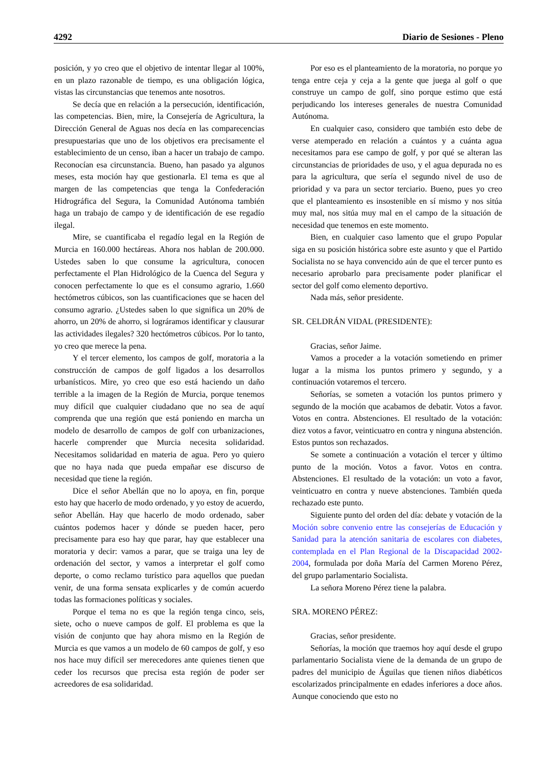4292 Diario de Sesiones - Pleno
posición, y yo creo que el objetivo de intentar llegar al 100%, en un plazo razonable de tiempo, es una obligación lógica, vistas las circunstancias que tenemos ante nosotros.
Se decía que en relación a la persecución, identificación, las competencias. Bien, mire, la Consejería de Agricultura, la Dirección General de Aguas nos decía en las comparecencias presupuestarias que uno de los objetivos era precisamente el establecimiento de un censo, iban a hacer un trabajo de campo. Reconocían esa circunstancia. Bueno, han pasado ya algunos meses, esta moción hay que gestionarla. El tema es que al margen de las competencias que tenga la Confederación Hidrográfica del Segura, la Comunidad Autónoma también haga un trabajo de campo y de identificación de ese regadío ilegal.
Mire, se cuantificaba el regadío legal en la Región de Murcia en 160.000 hectáreas. Ahora nos hablan de 200.000. Ustedes saben lo que consume la agricultura, conocen perfectamente el Plan Hidrológico de la Cuenca del Segura y conocen perfectamente lo que es el consumo agrario, 1.660 hectómetros cúbicos, son las cuantificaciones que se hacen del consumo agrario. ¿Ustedes saben lo que significa un 20% de ahorro, un 20% de ahorro, si lográramos identificar y clausurar las actividades ilegales? 320 hectómetros cúbicos. Por lo tanto, yo creo que merece la pena.
Y el tercer elemento, los campos de golf, moratoria a la construcción de campos de golf ligados a los desarrollos urbanísticos. Mire, yo creo que eso está haciendo un daño terrible a la imagen de la Región de Murcia, porque tenemos muy difícil que cualquier ciudadano que no sea de aquí comprenda que una región que está poniendo en marcha un modelo de desarrollo de campos de golf con urbanizaciones, hacerle comprender que Murcia necesita solidaridad. Necesitamos solidaridad en materia de agua. Pero yo quiero que no haya nada que pueda empañar ese discurso de necesidad que tiene la región.
Dice el señor Abellán que no lo apoya, en fin, porque esto hay que hacerlo de modo ordenado, y yo estoy de acuerdo, señor Abellán. Hay que hacerlo de modo ordenado, saber cuántos podemos hacer y dónde se pueden hacer, pero precisamente para eso hay que parar, hay que establecer una moratoria y decir: vamos a parar, que se traiga una ley de ordenación del sector, y vamos a interpretar el golf como deporte, o como reclamo turístico para aquellos que puedan venir, de una forma sensata explicarles y de común acuerdo todas las formaciones políticas y sociales.
Porque el tema no es que la región tenga cinco, seis, siete, ocho o nueve campos de golf. El problema es que la visión de conjunto que hay ahora mismo en la Región de Murcia es que vamos a un modelo de 60 campos de golf, y eso nos hace muy difícil ser merecedores ante quienes tienen que ceder los recursos que precisa esta región de poder ser acreedores de esa solidaridad.
Por eso es el planteamiento de la moratoria, no porque yo tenga entre ceja y ceja a la gente que juega al golf o que construye un campo de golf, sino porque estimo que está perjudicando los intereses generales de nuestra Comunidad Autónoma.
En cualquier caso, considero que también esto debe de verse atemperado en relación a cuántos y a cuánta agua necesitamos para ese campo de golf, y por qué se alteran las circunstancias de prioridades de uso, y el agua depurada no es para la agricultura, que sería el segundo nivel de uso de prioridad y va para un sector terciario. Bueno, pues yo creo que el planteamiento es insostenible en sí mismo y nos sitúa muy mal, nos sitúa muy mal en el campo de la situación de necesidad que tenemos en este momento.
Bien, en cualquier caso lamento que el grupo Popular siga en su posición histórica sobre este asunto y que el Partido Socialista no se haya convencido aún de que el tercer punto es necesario aprobarlo para precisamente poder planificar el sector del golf como elemento deportivo.
Nada más, señor presidente.
SR. CELDRÁN VIDAL (PRESIDENTE):
Gracias, señor Jaime.
Vamos a proceder a la votación sometiendo en primer lugar a la misma los puntos primero y segundo, y a continuación votaremos el tercero.
Señorías, se someten a votación los puntos primero y segundo de la moción que acabamos de debatir. Votos a favor. Votos en contra. Abstenciones. El resultado de la votación: diez votos a favor, veinticuatro en contra y ninguna abstención. Estos puntos son rechazados.
Se somete a continuación a votación el tercer y último punto de la moción. Votos a favor. Votos en contra. Abstenciones. El resultado de la votación: un voto a favor, veinticuatro en contra y nueve abstenciones. También queda rechazado este punto.
Siguiente punto del orden del día: debate y votación de la Moción sobre convenio entre las consejerías de Educación y Sanidad para la atención sanitaria de escolares con diabetes, contemplada en el Plan Regional de la Discapacidad 2002-2004, formulada por doña María del Carmen Moreno Pérez, del grupo parlamentario Socialista.
La señora Moreno Pérez tiene la palabra.
SRA. MORENO PÉREZ:
Gracias, señor presidente.
Señorías, la moción que traemos hoy aquí desde el grupo parlamentario Socialista viene de la demanda de un grupo de padres del municipio de Águilas que tienen niños diabéticos escolarizados principalmente en edades inferiores a doce años. Aunque conociendo que esto no